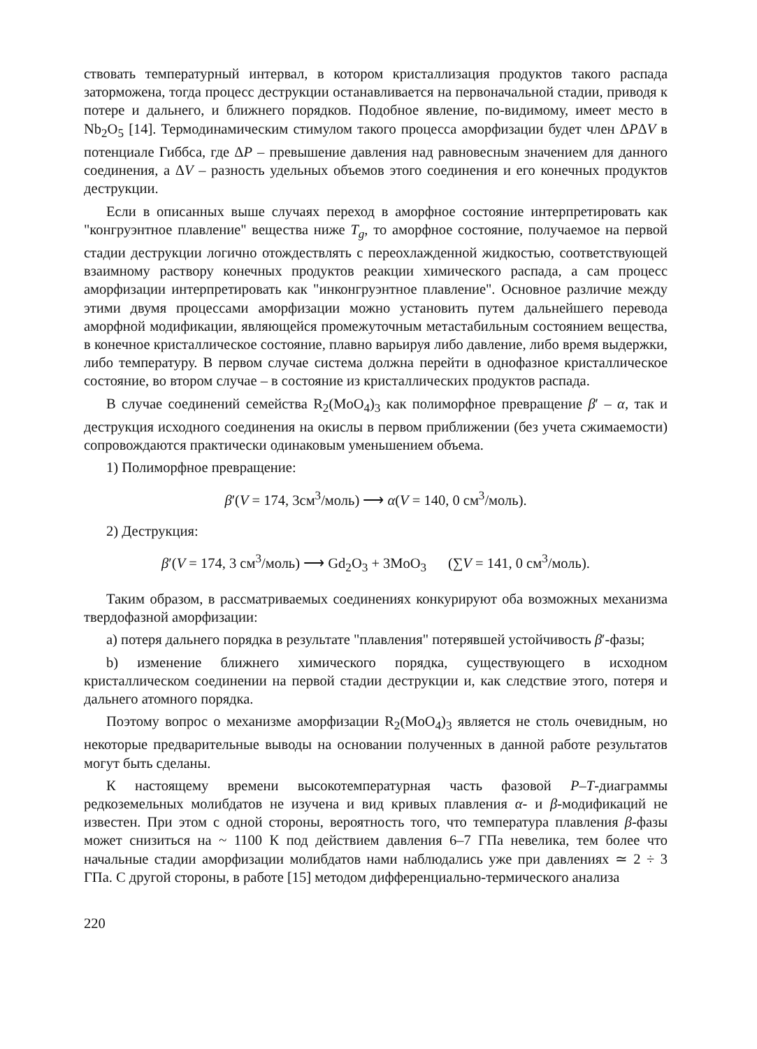ствовать температурный интервал, в котором кристаллизация продуктов такого распада заторможена, тогда процесс деструкции останавливается на первоначальной стадии, приводя к потере и дальнего, и ближнего порядков. Подобное явление, по-видимому, имеет место в Nb<sub>2</sub>O<sub>5</sub> [14]. Термодинамическим стимулом такого процесса аморфизации будет член ΔPΔV в потенциале Гиббса, где ΔP – превышение давления над равновесным значением для данного соединения, а ΔV – разность удельных объемов этого соединения и его конечных продуктов деструкции.
Если в описанных выше случаях переход в аморфное состояние интерпретировать как "конгруэнтное плавление" вещества ниже T<sub>g</sub>, то аморфное состояние, получаемое на первой стадии деструкции логично отождествлять с переохлажденной жидкостью, соответствующей взаимному раствору конечных продуктов реакции химического распада, а сам процесс аморфизации интерпретировать как "инконгруэнтное плавление". Основное различие между этими двумя процессами аморфизации можно установить путем дальнейшего перевода аморфной модификации, являющейся промежуточным метастабильным состоянием вещества, в конечное кристаллическое состояние, плавно варьируя либо давление, либо время выдержки, либо температуру. В первом случае система должна перейти в однофазное кристаллическое состояние, во втором случае – в состояние из кристаллических продуктов распада.
В случае соединений семейства R<sub>2</sub>(MoO<sub>4</sub>)<sub>3</sub> как полиморфное превращение β′ – α, так и деструкция исходного соединения на окислы в первом приближении (без учета сжимаемости) сопровождаются практически одинаковым уменьшением объема.
1) Полиморфное превращение:
β′(V = 174, 3см<sup>3</sup>/моль) ⟶ α(V = 140, 0 см<sup>3</sup>/моль).
2) Деструкция:
β′(V = 174, 3 см<sup>3</sup>/моль) ⟶ Gd<sub>2</sub>O<sub>3</sub> + 3MoO<sub>3</sub> (∑V = 141, 0 см<sup>3</sup>/моль).
Таким образом, в рассматриваемых соединениях конкурируют оба возможных механизма твердофазной аморфизации:
a) потеря дальнего порядка в результате "плавления" потерявшей устойчивость β′-фазы;
b) изменение ближнего химического порядка, существующего в исходном кристаллическом соединении на первой стадии деструкции и, как следствие этого, потеря и дальнего атомного порядка.
Поэтому вопрос о механизме аморфизации R<sub>2</sub>(MoO<sub>4</sub>)<sub>3</sub> является не столь очевидным, но некоторые предварительные выводы на основании полученных в данной работе результатов могут быть сделаны.
К настоящему времени высокотемпературная часть фазовой P–T-диаграммы редкоземельных молибдатов не изучена и вид кривых плавления α- и β-модификаций не известен. При этом с одной стороны, вероятность того, что температура плавления β-фазы может снизиться на ~ 1100 К под действием давления 6–7 ГПа невелика, тем более что начальные стадии аморфизации молибдатов нами наблюдались уже при давлениях ≃ 2 ÷ 3 ГПа. С другой стороны, в работе [15] методом дифференциально-термического анализа
220